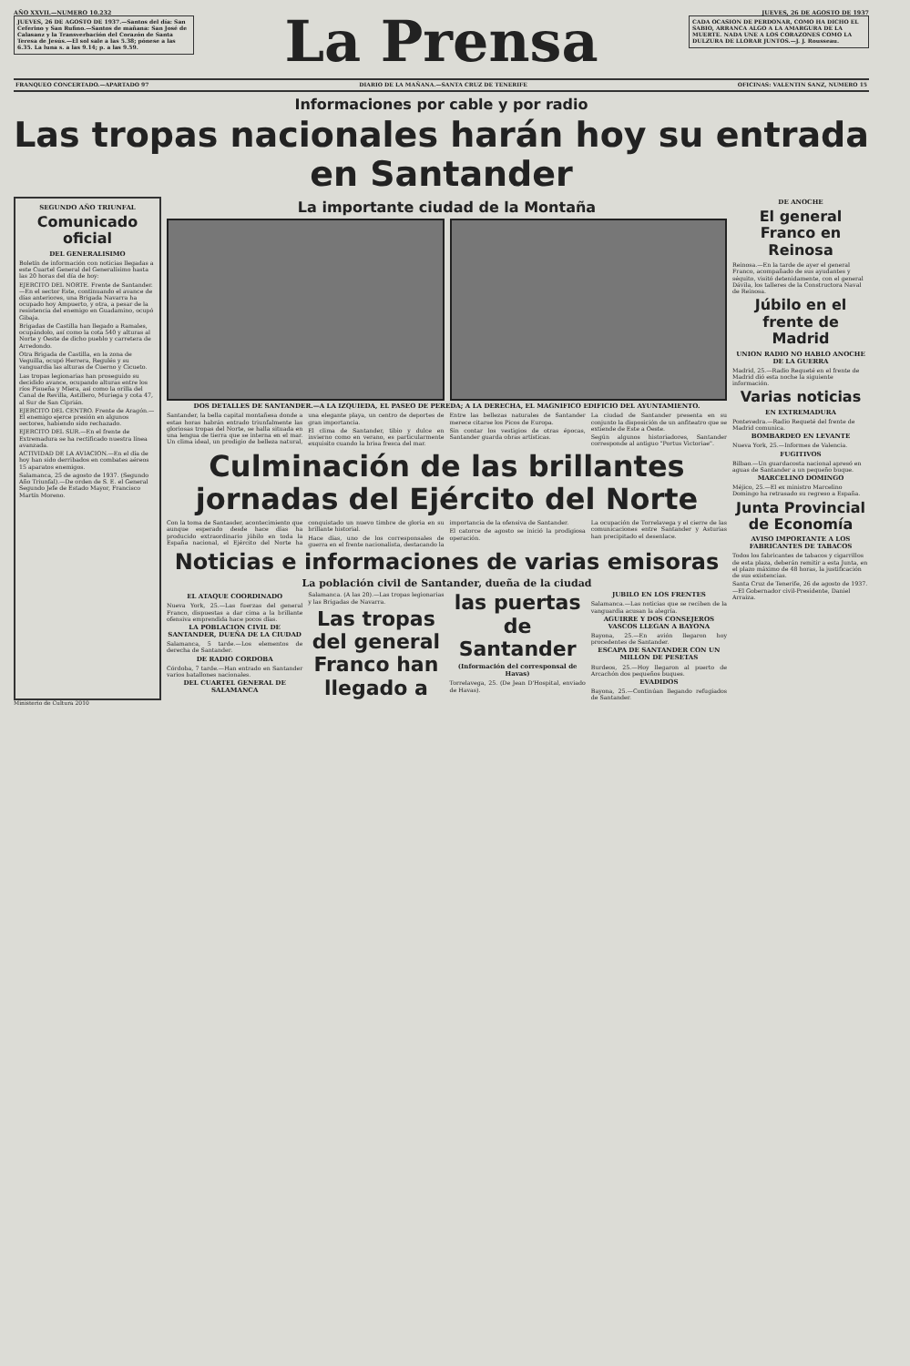AÑO XXVII.—NUMERO 10.232
JUEVES, 26 DE AGOSTO DE 1937.—Santos del día: San Ceferino y San Rufino.—Santos de mañana: San José de Calasanz y la Transverbación del Corazón de Santa Teresa de Jesús.—El sol sale a las 5.38; pónese a las 6.35. La luna s. a las 9.14; p. a las 9.59.
La Prensa
JUEVES, 26 DE AGOSTO DE 1937
CADA OCASION DE PERDONAR, COMO HA DICHO EL SABIO, ARRANCA ALGO A LA AMARGURA DE LA MUERTE. NADA UNE A LOS CORAZONES COMO LA DULZURA DE LLORAR JUNTOS.—J. J. Rousseau.
FRANQUEO CONCERTADO.—APARTADO 97 DIARIO DE LA MAÑANA.—SANTA CRUZ DE TENERIFE OFICINAS: VALENTIN SANZ, NUMERO 15
Informaciones por cable y por radio
Las tropas nacionales harán hoy su entrada en Santander
SEGUNDO AÑO TRIUNFAL
Comunicado oficial
DEL GENERALISIMO
Boletín de información con noticias llegadas a este Cuartel General del Generalísimo hasta las 20 horas del día de hoy:
EJERCITO DEL NORTE. Frente de Santander.—En el sector Este, continuando el avance de días anteriores, una Brigada Navarra ha ocupado hoy Ampuerto, y otra, a pesar de la resistencia del enemigo en Guadamino, ocupó Gibaja.
Brigadas de Castilla han llegado a Ramales, ocupándolo, así como la cota 540 y alturas al Norte y Oeste de dicho pueblo y carretera de Arredondo.
Otra Brigada de Castilla, en la zona de Veguilla, ocupó Herrera, Regulés y su vanguardia las alturas de Cuerno y Cicueto.
Las tropas legionarias han proseguido su decidido avance, ocupando alturas entre los ríos Pisueña y Miera, así como la orilla del Canal de Revilla, Astillero, Muriega y cota 47, al Sur de San Ciprián.
EJERCITO DEL CENTRO. Frente de Aragón.—El enemigo ejerce presión en algunos sectores, habiendo sido rechazado.
EJERCITO DEL SUR.—En el frente de Extremadura se ha rectificado nuestra línea avanzada.
ACTIVIDAD DE LA AVIACION.—En el día de hoy han sido derribados en combates aéreos 15 aparatos enemigos.
Salamanca, 25 de agosto de 1937. (Segundo Año Triunfal).—De orden de S. E. el General Segundo Jefe de Estado Mayor, Francisco Martín Moreno.
La importante ciudad de la Montaña
DOS DETALLES DE SANTANDER.—A LA IZQUIEDA, EL PASEO DE PEREDA; A LA DERECHA, EL MAGNIFICO EDIFICIO DEL AYUNTAMIENTO.
Santander, la bella capital montañesa donde a estas horas habrán entrado triunfalmente las gloriosas tropas del Norte, se halla situada en una lengua de tierra que se interna en el mar. Un clima ideal, un prodigio de belleza natural, una elegante playa, un centro de deportes de gran importancia.
El clima de Santander, tibio y dulce en invierno como en verano, es particularmente exquisito cuando la brisa fresca del mar.
Entre las bellezas naturales de Santander merece citarse los Picos de Europa.
Sin contar los vestigios de otras épocas, Santander guarda obras artísticas.
La ciudad de Santander presenta en su conjunto la disposición de un anfiteatro que se extiende de Este a Oeste.
Según algunos historiadores, Santander corresponde al antiguo "Portus Victoriae".
Culminación de las brillantes jornadas del Ejército del Norte
Con la toma de Santasder, acontecimiento que aunque esperado desde hace días ha producido extraordinario júbilo en toda la España nacional, el Ejército del Norte ha conquistado un nuevo timbre de gloria en su brillante historial.
Hace días, uno de los corresponsales de guerra en el frente nacionalista, destacando la importancia de la ofensiva de Santander.
El catorce de agosto se inició la prodigiosa operación.
La ocupación de Torrelavega y el cierre de las comunicaciones entre Santander y Asturias han precipitado el desenlace.
Noticias e informaciones de varias emisoras
La población civil de Santander, dueña de la ciudad
EL ATAQUE COORDINADO
Nueva York, 25.—Las fuerzas del general Franco, dispuestas a dar cima a la brillante ofensiva emprendida hace pocos días.
LA POBLACION CIVIL DE SANTANDER, DUEÑA DE LA CIUDAD
Salamanca, 5 tarde.—Los elementos de derecha de Santander.
DE RADIO CORDOBA
Córdoba, 7 tarde.—Han entrado en Santander varios batallones nacionales.
DEL CUARTEL GENERAL DE SALAMANCA
Salamanca. (A las 20).—Las tropas legionarias y las Brigadas de Navarra.
Las tropas del general Franco han llegado a las puertas de Santander
(Información del corresponsal de Havas)
Torrelavega, 25. (De Jean D'Hospital, enviado de Havas).
JUBILO EN LOS FRENTES
Salamanca.—Las noticias que se reciben de la vanguardia acusan la alegría.
AGUIRRE Y DOS CONSEJEROS VASCOS LLEGAN A BAYONA
Bayona, 25.—En avión llegaron hoy procedentes de Santander.
ESCAPA DE SANTANDER CON UN MILLON DE PESETAS
Burdeos, 25.—Hoy llegaron al puerto de Arcachón dos pequeños buques.
EVADIDOS
Bayona, 25.—Continúan llegando refugiados de Santander.
DE ANOCHE
El general Franco en Reinosa
Reinosa.—En la tarde de ayer el general Franco, acompañado de sus ayudantes y séquito, visitó detenidamente, con el general Dávila, los talleres de la Constructora Naval de Reinosa.
Júbilo en el frente de Madrid
UNION RADIO NO HABLO ANOCHE DE LA GUERRA
Madrid, 25.—Radio Requeté en el frente de Madrid dió esta noche la siguiente información.
Varias noticias
EN EXTREMADURA
Pontevedra.—Radio Requeté del frente de Madrid comunica.
BOMBARDEO EN LEVANTE
Nueva York, 25.—Informes de Valencia.
FUGITIVOS
Bilbao.—Un guardacosta nacional apresó en aguas de Santander a un pequeño buque.
MARCELINO DOMINGO
Méjico, 25.—El ex ministro Marcelino Domingo ha retrasado su regreso a España.
Junta Provincial de Economía
AVISO IMPORTANTE A LOS FABRICANTES DE TABACOS
Todos los fabricantes de tabacos y cigarrillos de esta plaza, deberán remitir a esta Junta, en el plazo máximo de 48 horas, la justificación de sus existencias.
Santa Cruz de Tenerife, 26 de agosto de 1937.—El Gobernador civil-Presidente, Daniel Arraiza.
Ministerio de Cultura 2010